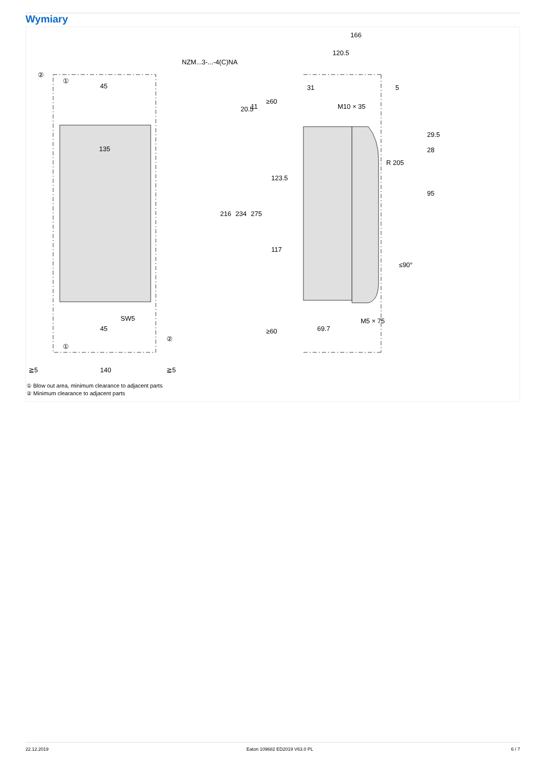Wymiary
NZM...3-...-4(C)NA
45
135
45
SW5
140
≧5
≧5
216
234
275
20.5
11
≥60
≥60
166
120.5
31
5
M10 × 35
M5 × 75
69.7
123.5
117
29.5
28
95
R 205
≤90°
②
①
①
②
① Blow out area, minimum clearance to adjacent parts
② Minimum clearance to adjacent parts
22.12.2019 Eaton 109682 ED2019 V63.0 PL 6 / 7